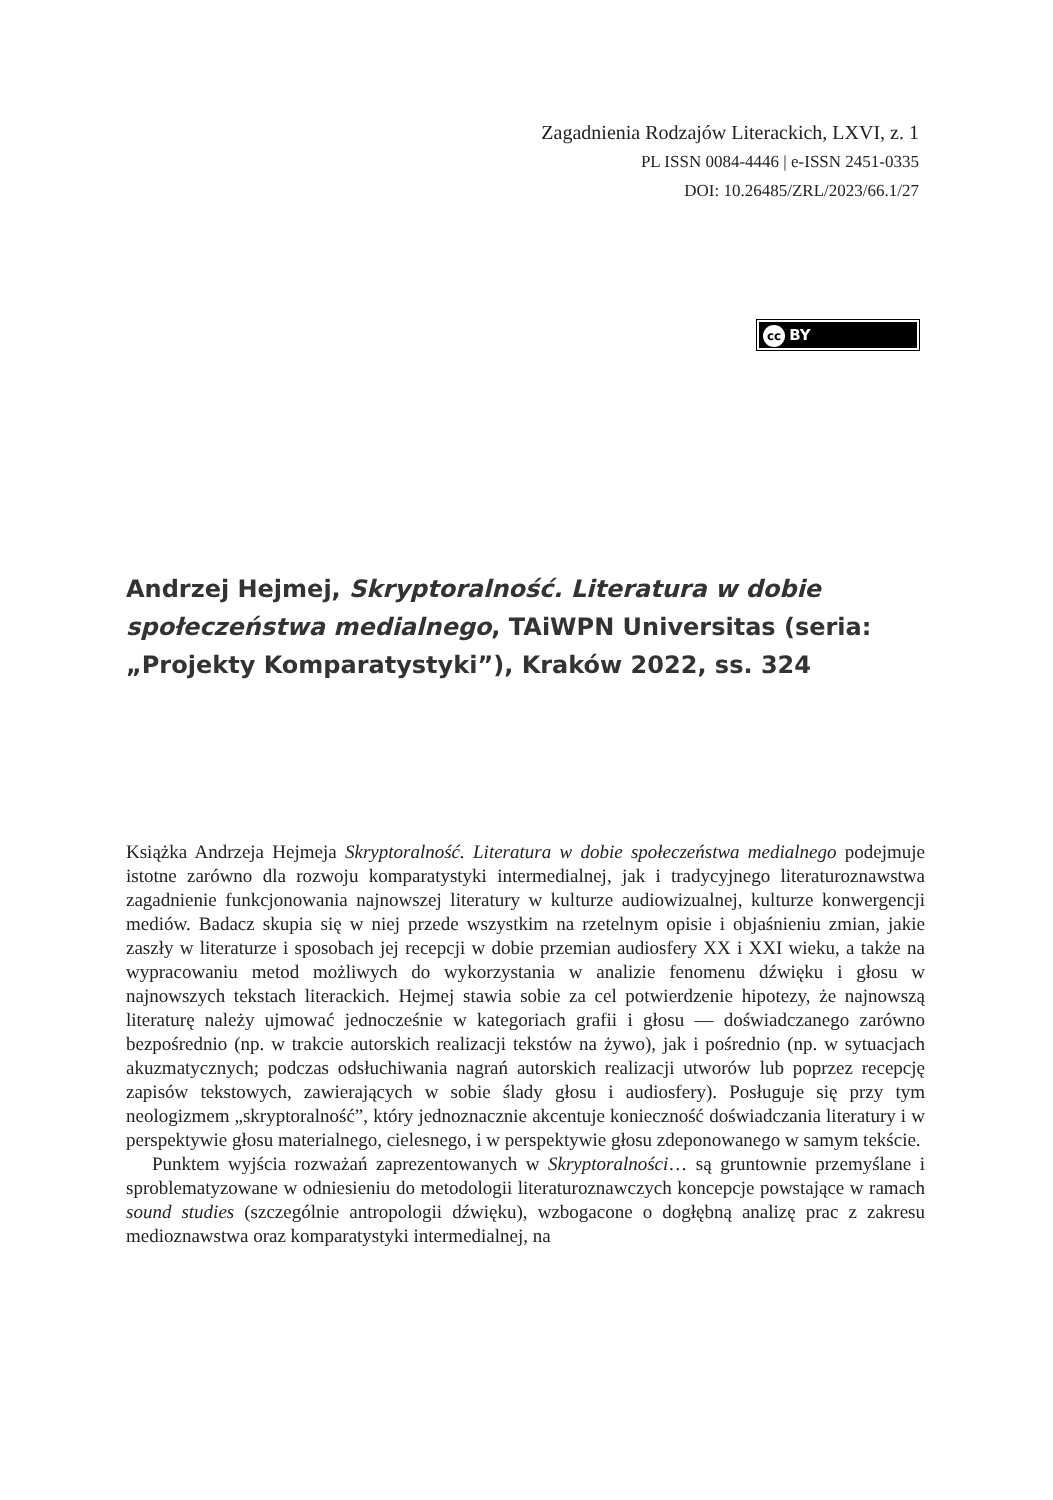Zagadnienia Rodzajów Literackich, LXVI, z. 1
PL ISSN 0084-4446 | e-ISSN 2451-0335
DOI: 10.26485/ZRL/2023/66.1/27
cc BY
Andrzej Hejmej, Skryptoralność. Literatura w dobie społeczeństwa medialnego, TAiWPN Universitas (seria: „Projekty Komparatystyki”), Kraków 2022, ss. 324
Książka Andrzeja Hejmeja Skryptoralność. Literatura w dobie społeczeństwa medialnego podejmuje istotne zarówno dla rozwoju komparatystyki intermedialnej, jak i tradycyjnego literaturoznawstwa zagadnienie funkcjonowania najnowszej literatury w kulturze audiowizualnej, kulturze konwergencji mediów. Badacz skupia się w niej przede wszystkim na rzetelnym opisie i objaśnieniu zmian, jakie zaszły w literaturze i sposobach jej recepcji w dobie przemian audiosfery XX i XXI wieku, a także na wypracowaniu metod możliwych do wykorzystania w analizie fenomenu dźwięku i głosu w najnowszych tekstach literackich. Hejmej stawia sobie za cel potwierdzenie hipotezy, że najnowszą literaturę należy ujmować jednocześnie w kategoriach grafii i głosu — doświadczanego zarówno bezpośrednio (np. w trakcie autorskich realizacji tekstów na żywo), jak i pośrednio (np. w sytuacjach akuzmatycznych; podczas odsłuchiwania nagrań autorskich realizacji utworów lub poprzez recepcję zapisów tekstowych, zawierających w sobie ślady głosu i audiosfery). Posługuje się przy tym neologizmem „skryptoralność”, który jednoznacznie akcentuje konieczność doświadczania literatury i w perspektywie głosu materialnego, cielesnego, i w perspektywie głosu zdeponowanego w samym tekście.
Punktem wyjścia rozważań zaprezentowanych w Skryptoralności… są gruntownie przemyślane i sproblematyzowane w odniesieniu do metodologii literaturoznawczych koncepcje powstające w ramach sound studies (szczególnie antropologii dźwięku), wzbogacone o dogłębną analizę prac z zakresu medioznawstwa oraz komparatystyki intermedialnej, na